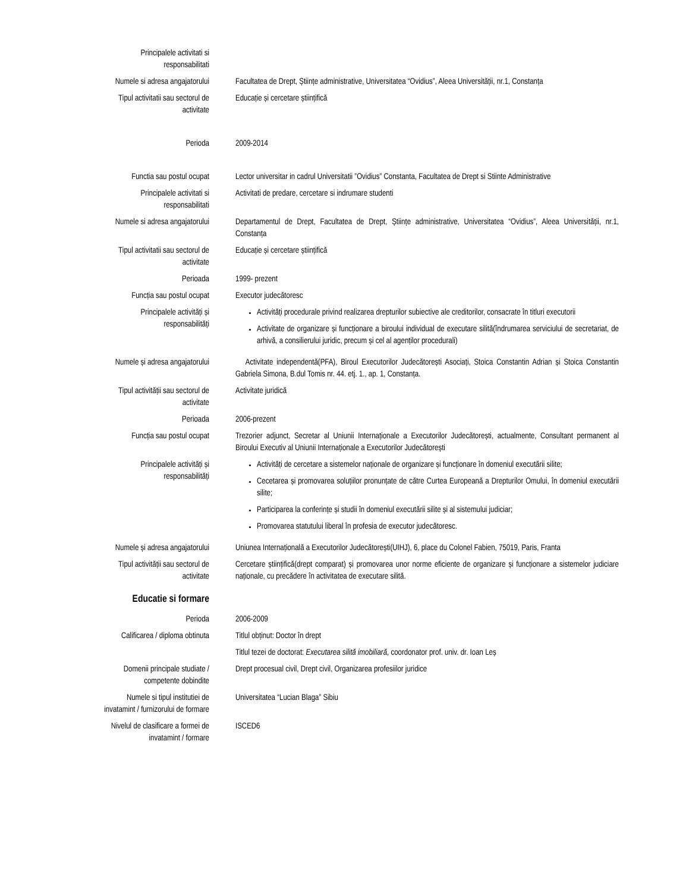Principalele activitati si
responsabilitati
Numele si adresa angajatorului Facultatea de Drept, Științe administrative, Universitatea “Ovidius”, Aleea Universității, nr.1, Constanța
Tipul activitatii sau sectorul de
activitate
Educație și cercetare științifică
Perioda 2009-2014
Functia sau postul ocupat Lector universitar in cadrul Universitatii ”Ovidius” Constanta, Facultatea de Drept si Stiinte Administrative
Principalele activitati si
responsabilitati
Activitati de predare, cercetare si indrumare studenti
Numele si adresa angajatorului Departamentul de Drept, Facultatea de Drept, Științe administrative, Universitatea “Ovidius”, Aleea Universității, nr.1, Constanța
Tipul activitatii sau sectorul de
activitate
Educație și cercetare științifică
Perioada 1999- prezent
Funcția sau postul ocupat Executor judecătoresc
Principalele activități și
responsabilități
Activități procedurale privind realizarea drepturilor subiective ale creditorilor, consacrate în titluri executorii
Activitate de organizare și funcționare a biroului individual de executare silită(îndrumarea serviciului de secretariat, de arhivă, a consilierului juridic, precum și cel al agenților procedurali)
Numele și adresa angajatorului Activitate independentă(PFA), Biroul Executorilor Judecătorești Asociați, Stoica Constantin Adrian și Stoica Constantin Gabriela Simona, B.dul Tomis nr. 44. etj. 1., ap. 1, Constanța.
Tipul activității sau sectorul de
activitate
Activitate juridică
Perioada 2006-prezent
Funcția sau postul ocupat Trezorier adjunct, Secretar al Uniunii Internaționale a Executorilor Judecătorești, actualmente, Consultant permanent al Biroului Executiv al Uniunii Internaționale a Executorilor Judecătorești
Principalele activități și
responsabilități
Activități de cercetare a sistemelor naționale de organizare și funcționare în domeniul executării silite;
Cecetarea și promovarea soluțiilor pronunțate de către Curtea Europeană a Drepturilor Omului, în domeniul executării silite;
Participarea la conferințe și studii în domeniul executării silite și al sistemului judiciar;
Promovarea statutului liberal în profesia de executor judecătoresc.
Numele și adresa angajatorului Uniunea Internațională a Executorilor Judecătorești(UIHJ), 6, place du Colonel Fabien, 75019, Paris, Franta
Tipul activității sau sectorul de
activitate
Cercetare științifică(drept comparat) și promovarea unor norme eficiente de organizare și funcționare a sistemelor judiciare naționale, cu precădere în activitatea de executare silită.
Educatie si formare
Perioda 2006-2009
Calificarea / diploma obtinuta Titlul obținut: Doctor în drept
Titlul tezei de doctorat: Executarea silită imobiliară, coordonator prof. univ. dr. Ioan Leș
Domenii principale studiate /
competente dobindite
Drept procesual civil, Drept civil, Organizarea profesiilor juridice
Numele si tipul institutiei de
invatamint / furnizorului de formare
Universitatea “Lucian Blaga” Sibiu
Nivelul de clasificare a formei de
invatamint / formare
ISCED6